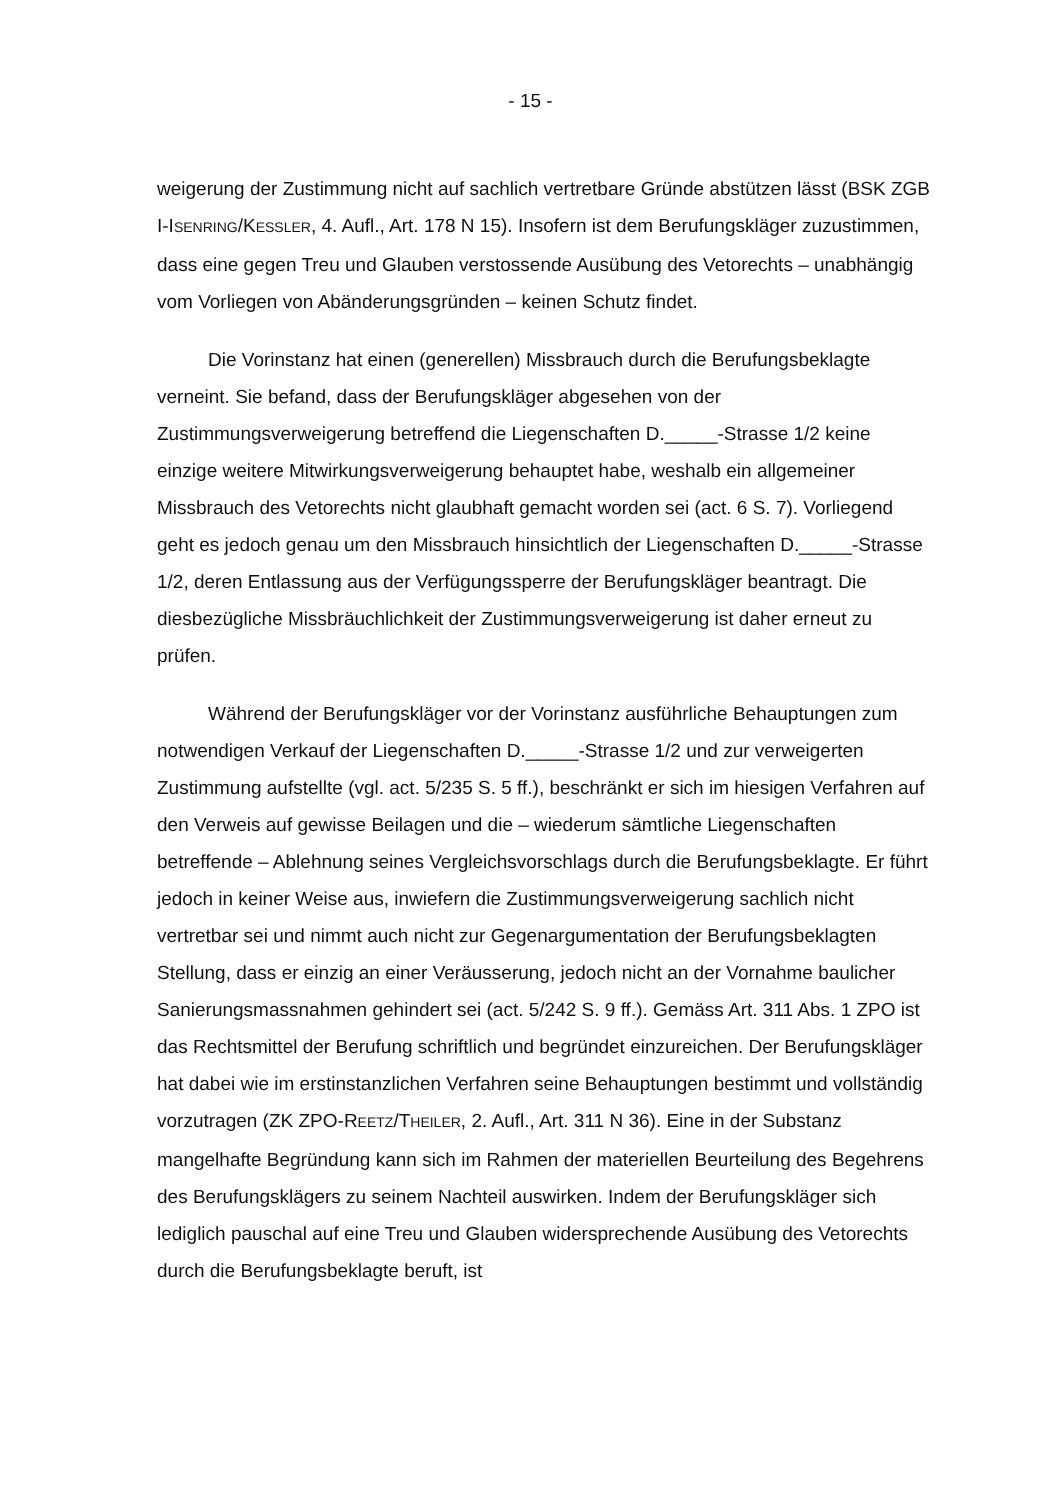- 15 -
weigerung der Zustimmung nicht auf sachlich vertretbare Gründe abstützen lässt (BSK ZGB I-ISENRING/KESSLER, 4. Aufl., Art. 178 N 15). Insofern ist dem Berufungskläger zuzustimmen, dass eine gegen Treu und Glauben verstossende Ausübung des Vetorechts – unabhängig vom Vorliegen von Abänderungsgründen – keinen Schutz findet.
Die Vorinstanz hat einen (generellen) Missbrauch durch die Berufungsbeklagte verneint. Sie befand, dass der Berufungskläger abgesehen von der Zustimmungsverweigerung betreffend die Liegenschaften D._____-Strasse 1/2 keine einzige weitere Mitwirkungsverweigerung behauptet habe, weshalb ein allgemeiner Missbrauch des Vetorechts nicht glaubhaft gemacht worden sei (act. 6 S. 7). Vorliegend geht es jedoch genau um den Missbrauch hinsichtlich der Liegenschaften D._____-Strasse 1/2, deren Entlassung aus der Verfügungssperre der Berufungskläger beantragt. Die diesbezügliche Missbräuchlichkeit der Zustimmungsverweigerung ist daher erneut zu prüfen.
Während der Berufungskläger vor der Vorinstanz ausführliche Behauptungen zum notwendigen Verkauf der Liegenschaften D._____-Strasse 1/2 und zur verweigerten Zustimmung aufstellte (vgl. act. 5/235 S. 5 ff.), beschränkt er sich im hiesigen Verfahren auf den Verweis auf gewisse Beilagen und die – wiederum sämtliche Liegenschaften betreffende – Ablehnung seines Vergleichsvorschlags durch die Berufungsbeklagte. Er führt jedoch in keiner Weise aus, inwiefern die Zustimmungsverweigerung sachlich nicht vertretbar sei und nimmt auch nicht zur Gegenargumentation der Berufungsbeklagten Stellung, dass er einzig an einer Veräusserung, jedoch nicht an der Vornahme baulicher Sanierungsmassnahmen gehindert sei (act. 5/242 S. 9 ff.). Gemäss Art. 311 Abs. 1 ZPO ist das Rechtsmittel der Berufung schriftlich und begründet einzureichen. Der Berufungskläger hat dabei wie im erstinstanzlichen Verfahren seine Behauptungen bestimmt und vollständig vorzutragen (ZK ZPO-REETZ/THEILER, 2. Aufl., Art. 311 N 36). Eine in der Substanz mangelhafte Begründung kann sich im Rahmen der materiellen Beurteilung des Begehrens des Berufungsklägers zu seinem Nachteil auswirken. Indem der Berufungskläger sich lediglich pauschal auf eine Treu und Glauben widersprechende Ausübung des Vetorechts durch die Berufungsbeklagte beruft, ist